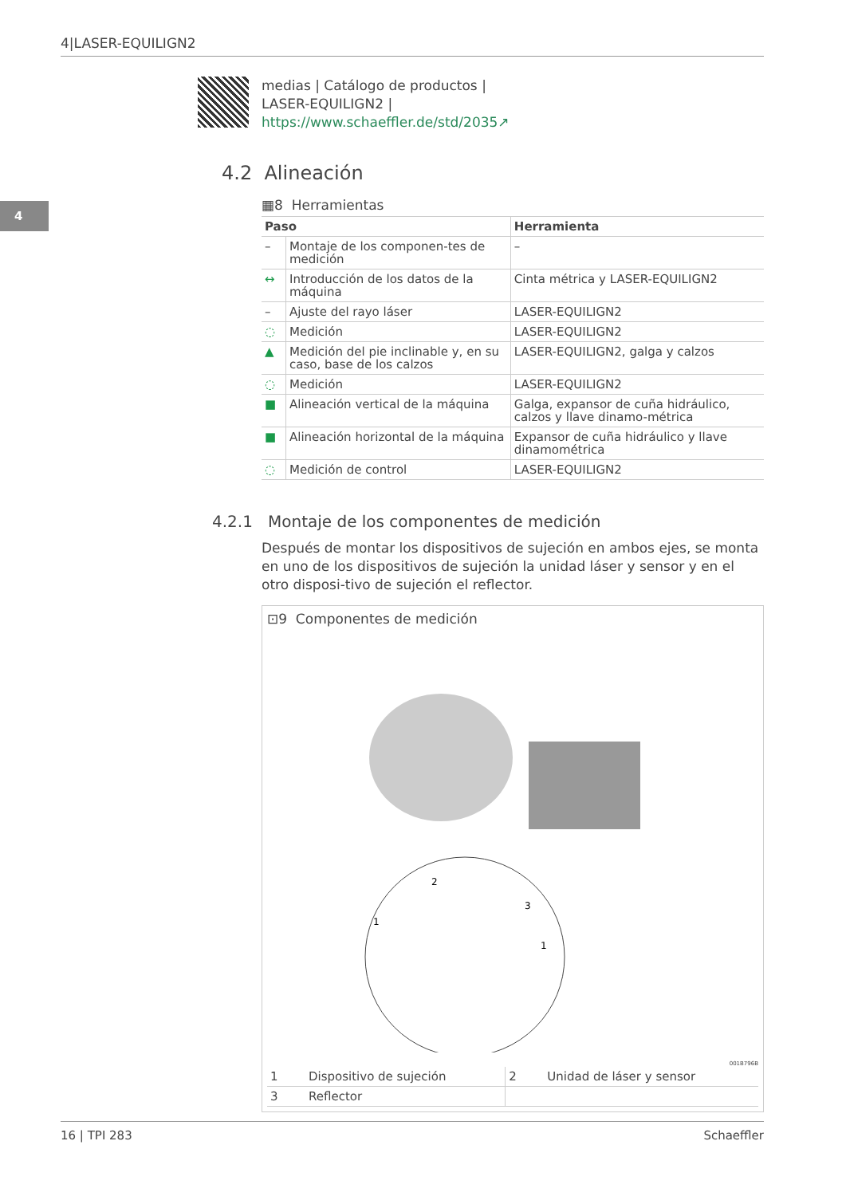4|LASER-EQUILIGN2
4
medias | Catálogo de productos |
LASER-EQUILIGN2 |
https://www.schaeffler.de/std/2035↗
4.2 Alineación
▦8 Herramientas
| Paso | | Herramienta |
| --- | --- | --- |
| – | Montaje de los componen-tes de medición | – |
| ↔ | Introducción de los datos de la máquina | Cinta métrica y LASER-EQUILIGN2 |
| – | Ajuste del rayo láser | LASER-EQUILIGN2 |
| ◌ | Medición | LASER-EQUILIGN2 |
| ▲ | Medición del pie inclinable y, en su caso, base de los calzos | LASER-EQUILIGN2, galga y calzos |
| ◌ | Medición | LASER-EQUILIGN2 |
| ■ | Alineación vertical de la máquina | Galga, expansor de cuña hidráulico, calzos y llave dinamo-métrica |
| ■ | Alineación horizontal de la máquina | Expansor de cuña hidráulico y llave dinamométrica |
| ◌ | Medición de control | LASER-EQUILIGN2 |
4.2.1 Montaje de los componentes de medición
Después de montar los dispositivos de sujeción en ambos ejes, se monta en uno de los dispositivos de sujeción la unidad láser y sensor y en el otro disposi-tivo de sujeción el reflector.
⊡9 Componentes de medición
2
3
1
1
001B796B
| 1 | Dispositivo de sujeción | 2 | Unidad de láser y sensor |
| 3 | Reflector | | |
16 | TPI 283 Schaeffler